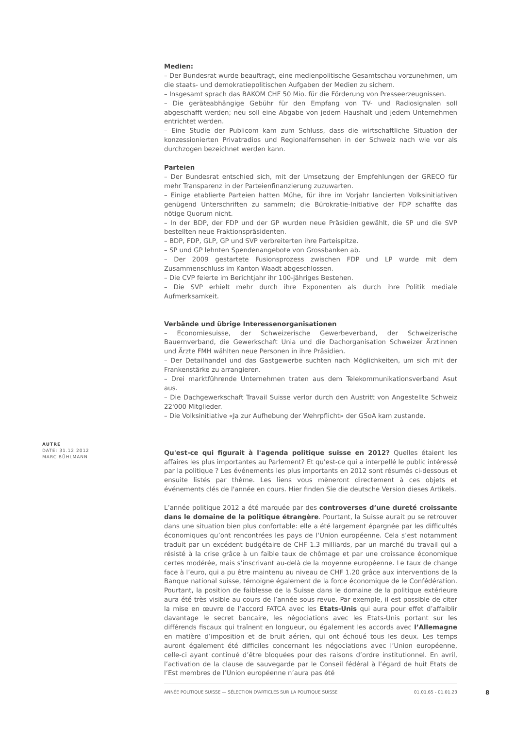Medien:
– Der Bundesrat wurde beauftragt, eine medienpolitische Gesamtschau vorzunehmen, um die staats- und demokratiepolitischen Aufgaben der Medien zu sichern.
– Insgesamt sprach das BAKOM CHF 50 Mio. für die Förderung von Presseerzeugnissen.
– Die geräteabhängige Gebühr für den Empfang von TV- und Radiosignalen soll abgeschafft werden; neu soll eine Abgabe von jedem Haushalt und jedem Unternehmen entrichtet werden.
– Eine Studie der Publicom kam zum Schluss, dass die wirtschaftliche Situation der konzessionierten Privatradios und Regionalfernsehen in der Schweiz nach wie vor als durchzogen bezeichnet werden kann.
Parteien
– Der Bundesrat entschied sich, mit der Umsetzung der Empfehlungen der GRECO für mehr Transparenz in der Parteienfinanzierung zuzuwarten.
– Einige etablierte Parteien hatten Mühe, für ihre im Vorjahr lancierten Volksinitiativen genügend Unterschriften zu sammeln; die Bürokratie-Initiative der FDP schaffte das nötige Quorum nicht.
– In der BDP, der FDP und der GP wurden neue Präsidien gewählt, die SP und die SVP bestellten neue Fraktionspräsidenten.
– BDP, FDP, GLP, GP und SVP verbreiterten ihre Parteispitze.
– SP und GP lehnten Spendenangebote von Grossbanken ab.
– Der 2009 gestartete Fusionsprozess zwischen FDP und LP wurde mit dem Zusammenschluss im Kanton Waadt abgeschlossen.
– Die CVP feierte im Berichtjahr ihr 100-jähriges Bestehen.
– Die SVP erhielt mehr durch ihre Exponenten als durch ihre Politik mediale Aufmerksamkeit.
Verbände und übrige Interessenorganisationen
– Economiesuisse, der Schweizerische Gewerbeverband, der Schweizerische Bauernverband, die Gewerkschaft Unia und die Dachorganisation Schweizer Ärztinnen und Ärzte FMH wählten neue Personen in ihre Präsidien.
– Der Detailhandel und das Gastgewerbe suchten nach Möglichkeiten, um sich mit der Frankenstärke zu arrangieren.
– Drei marktführende Unternehmen traten aus dem Telekommunikationsverband Asut aus.
– Die Dachgewerkschaft Travail Suisse verlor durch den Austritt von Angestellte Schweiz 22'000 Mitglieder.
– Die Volksinitiative «Ja zur Aufhebung der Wehrpflicht» der GSoA kam zustande.
Qu'est-ce qui figurait à l'agenda politique suisse en 2012? Quelles étaient les affaires les plus importantes au Parlement? Et qu'est-ce qui a interpellé le public intéressé par la politique ? Les événements les plus importants en 2012 sont résumés ci-dessous et ensuite listés par thème. Les liens vous mèneront directement à ces objets et événements clés de l'année en cours. Hier finden Sie die deutsche Version dieses Artikels.
L’année politique 2012 a été marquée par des controverses d’une dureté croissante dans le domaine de la politique étrangère. Pourtant, la Suisse aurait pu se retrouver dans une situation bien plus confortable: elle a été largement épargnée par les difficultés économiques qu’ont rencontrées les pays de l‘Union européenne. Cela s’est notamment traduit par un excédent budgétaire de CHF 1.3 milliards, par un marché du travail qui a résisté à la crise grâce à un faible taux de chômage et par une croissance économique certes modérée, mais s’inscrivant au-delà de la moyenne européenne. Le taux de change face à l’euro, qui a pu être maintenu au niveau de CHF 1.20 grâce aux interventions de la Banque national suisse, témoigne également de la force économique de le Confédération. Pourtant, la position de faiblesse de la Suisse dans le domaine de la politique extérieure aura été très visible au cours de l’année sous revue. Par exemple, il est possible de citer la mise en œuvre de l’accord FATCA avec les Etats-Unis qui aura pour effet d’affaiblir davantage le secret bancaire, les négociations avec les Etats-Unis portant sur les différends fiscaux qui traînent en longueur, ou également les accords avec l’Allemagne en matière d’imposition et de bruit aérien, qui ont échoué tous les deux. Les temps auront également été difficiles concernant les négociations avec l’Union européenne, celle-ci ayant continué d’être bloquées pour des raisons d’ordre institutionnel. En avril, l’activation de la clause de sauvegarde par le Conseil fédéral à l’égard de huit Etats de l’Est membres de l’Union européenne n’aura pas été
AUTRE
DATE: 31.12.2012
MARC BÜHLMANN
ANNÉE POLITIQUE SUISSE — SÉLECTION D'ARTICLES SUR LA POLITIQUE SUISSE 01.01.65 - 01.01.23
8